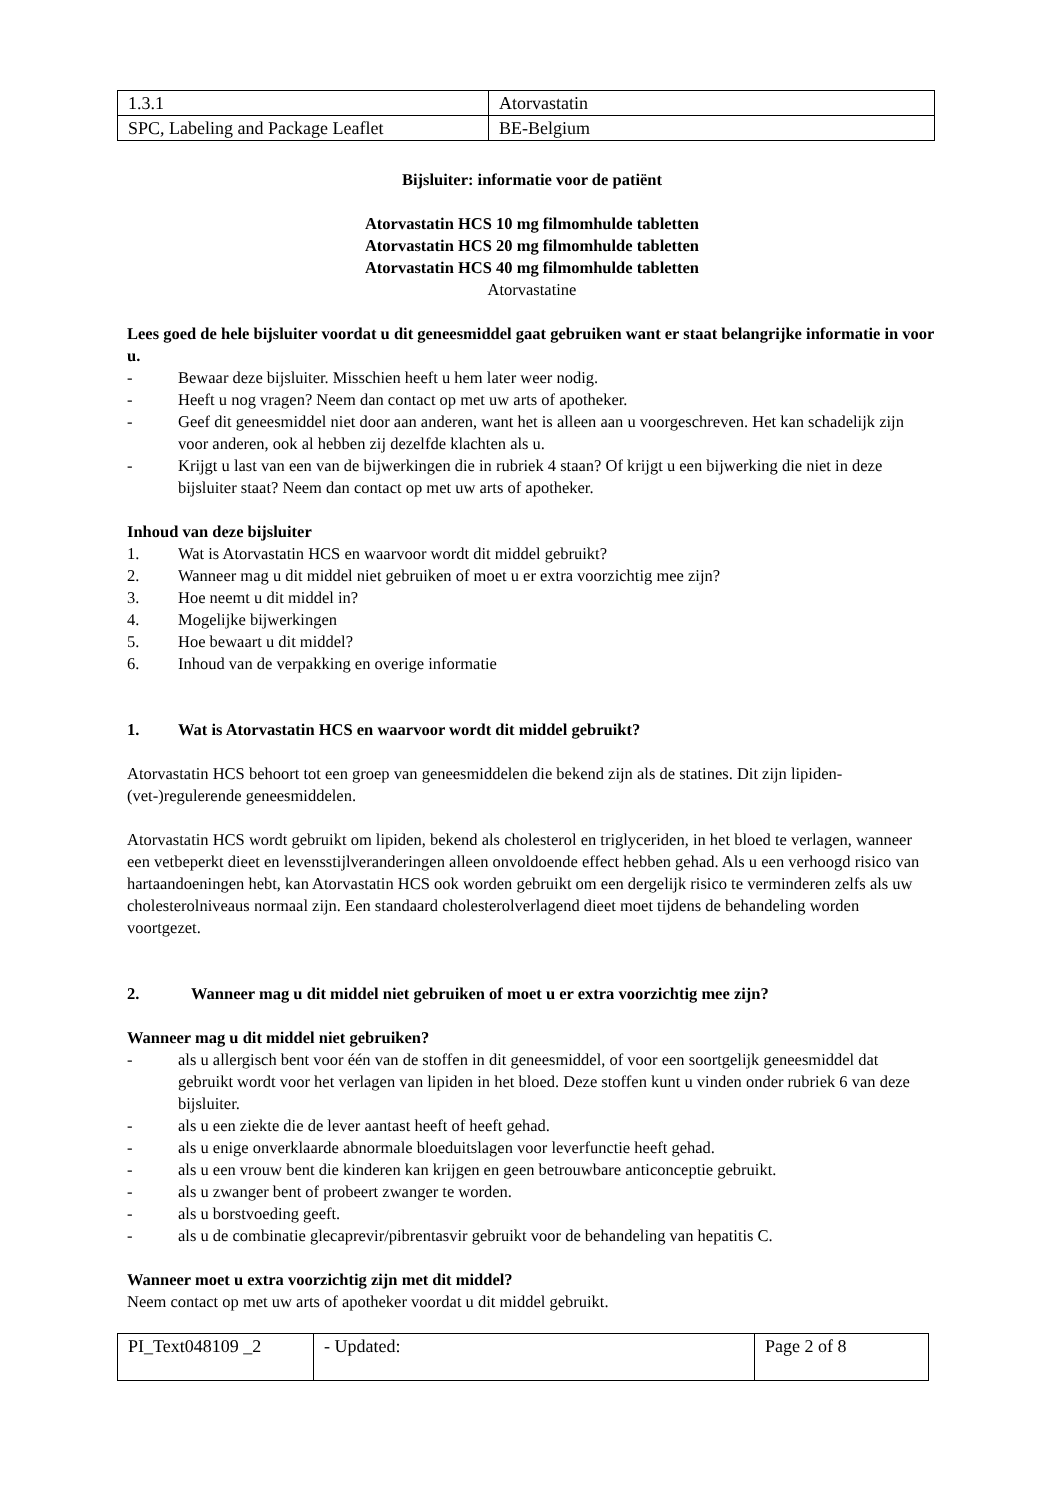| 1.3.1 | Atorvastatin |
| SPC, Labeling and Package Leaflet | BE-Belgium |
Bijsluiter: informatie voor de patiënt
Atorvastatin HCS 10 mg filmomhulde tabletten
Atorvastatin HCS 20 mg filmomhulde tabletten
Atorvastatin HCS 40 mg filmomhulde tabletten
Atorvastatine
Lees goed de hele bijsluiter voordat u dit geneesmiddel gaat gebruiken want er staat belangrijke informatie in voor u.
- Bewaar deze bijsluiter. Misschien heeft u hem later weer nodig.
- Heeft u nog vragen? Neem dan contact op met uw arts of apotheker.
- Geef dit geneesmiddel niet door aan anderen, want het is alleen aan u voorgeschreven. Het kan schadelijk zijn voor anderen, ook al hebben zij dezelfde klachten als u.
- Krijgt u last van een van de bijwerkingen die in rubriek 4 staan? Of krijgt u een bijwerking die niet in deze bijsluiter staat? Neem dan contact op met uw arts of apotheker.
Inhoud van deze bijsluiter
1. Wat is Atorvastatin HCS en waarvoor wordt dit middel gebruikt?
2. Wanneer mag u dit middel niet gebruiken of moet u er extra voorzichtig mee zijn?
3. Hoe neemt u dit middel in?
4. Mogelijke bijwerkingen
5. Hoe bewaart u dit middel?
6. Inhoud van de verpakking en overige informatie
1. Wat is Atorvastatin HCS en waarvoor wordt dit middel gebruikt?
Atorvastatin HCS behoort tot een groep van geneesmiddelen die bekend zijn als de statines. Dit zijn lipiden-(vet-)regulerende geneesmiddelen.
Atorvastatin HCS wordt gebruikt om lipiden, bekend als cholesterol en triglyceriden, in het bloed te verlagen, wanneer een vetbeperkt dieet en levensstijlveranderingen alleen onvoldoende effect hebben gehad. Als u een verhoogd risico van hartaandoeningen hebt, kan Atorvastatin HCS ook worden gebruikt om een dergelijk risico te verminderen zelfs als uw cholesterolniveaus normaal zijn. Een standaard cholesterolverlagend dieet moet tijdens de behandeling worden voortgezet.
2. Wanneer mag u dit middel niet gebruiken of moet u er extra voorzichtig mee zijn?
Wanneer mag u dit middel niet gebruiken?
- als u allergisch bent voor één van de stoffen in dit geneesmiddel, of voor een soortgelijk geneesmiddel dat gebruikt wordt voor het verlagen van lipiden in het bloed. Deze stoffen kunt u vinden onder rubriek 6 van deze bijsluiter.
- als u een ziekte die de lever aantast heeft of heeft gehad.
- als u enige onverklaarde abnormale bloeduitslagen voor leverfunctie heeft gehad.
- als u een vrouw bent die kinderen kan krijgen en geen betrouwbare anticonceptie gebruikt.
- als u zwanger bent of probeert zwanger te worden.
- als u borstvoeding geeft.
- als u de combinatie glecaprevir/pibrentasvir gebruikt voor de behandeling van hepatitis C.
Wanneer moet u extra voorzichtig zijn met dit middel?
Neem contact op met uw arts of apotheker voordat u dit middel gebruikt.
| PI_Text048109 _2 | - Updated: | Page 2 of 8 |